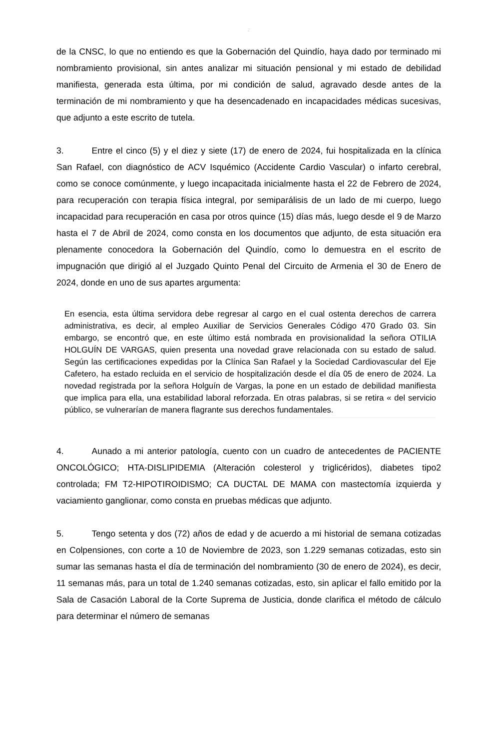2
de la CNSC, lo que no entiendo es que la Gobernación del Quindío, haya dado por terminado mi nombramiento provisional, sin antes analizar mi situación pensional y mi estado de debilidad manifiesta, generada esta última, por mi condición de salud, agravado desde antes de la terminación de mi nombramiento y que ha desencadenado en incapacidades médicas sucesivas, que adjunto a este escrito de tutela.
3. Entre el cinco (5) y el diez y siete (17) de enero de 2024, fui hospitalizada en la clínica San Rafael, con diagnóstico de ACV Isquémico (Accidente Cardio Vascular) o infarto cerebral, como se conoce comúnmente, y luego incapacitada inicialmente hasta el 22 de Febrero de 2024, para recuperación con terapia física integral, por semiparálisis de un lado de mi cuerpo, luego incapacidad para recuperación en casa por otros quince (15) días más, luego desde el 9 de Marzo hasta el 7 de Abril de 2024, como consta en los documentos que adjunto, de esta situación era plenamente conocedora la Gobernación del Quindío, como lo demuestra en el escrito de impugnación que dirigió al el Juzgado Quinto Penal del Circuito de Armenia el 30 de Enero de 2024, donde en uno de sus apartes argumenta:
En esencia, esta última servidora debe regresar al cargo en el cual ostenta derechos de carrera administrativa, es decir, al empleo Auxiliar de Servicios Generales Código 470 Grado 03. Sin embargo, se encontró que, en este último está nombrada en provisionalidad la señora OTILIA HOLGUÍN DE VARGAS, quien presenta una novedad grave relacionada con su estado de salud. Según las certificaciones expedidas por la Clínica San Rafael y la Sociedad Cardiovascular del Eje Cafetero, ha estado recluida en el servicio de hospitalización desde el día 05 de enero de 2024. La novedad registrada por la señora Holguín de Vargas, la pone en un estado de debilidad manifiesta que implica para ella, una estabilidad laboral reforzada. En otras palabras, si se retira « del servicio público, se vulnerarían de manera flagrante sus derechos fundamentales.
4. Aunado a mi anterior patología, cuento con un cuadro de antecedentes de PACIENTE ONCOLÓGICO; HTA-DISLIPIDEMIA (Alteración colesterol y triglicéridos), diabetes tipo2 controlada; FM T2-HIPOTIROIDISMO; CA DUCTAL DE MAMA con mastectomía izquierda y vaciamiento ganglionar, como consta en pruebas médicas que adjunto.
5. Tengo setenta y dos (72) años de edad y de acuerdo a mi historial de semana cotizadas en Colpensiones, con corte a 10 de Noviembre de 2023, son 1.229 semanas cotizadas, esto sin sumar las semanas hasta el día de terminación del nombramiento (30 de enero de 2024), es decir, 11 semanas más, para un total de 1.240 semanas cotizadas, esto, sin aplicar el fallo emitido por la Sala de Casación Laboral de la Corte Suprema de Justicia, donde clarifica el método de cálculo para determinar el número de semanas